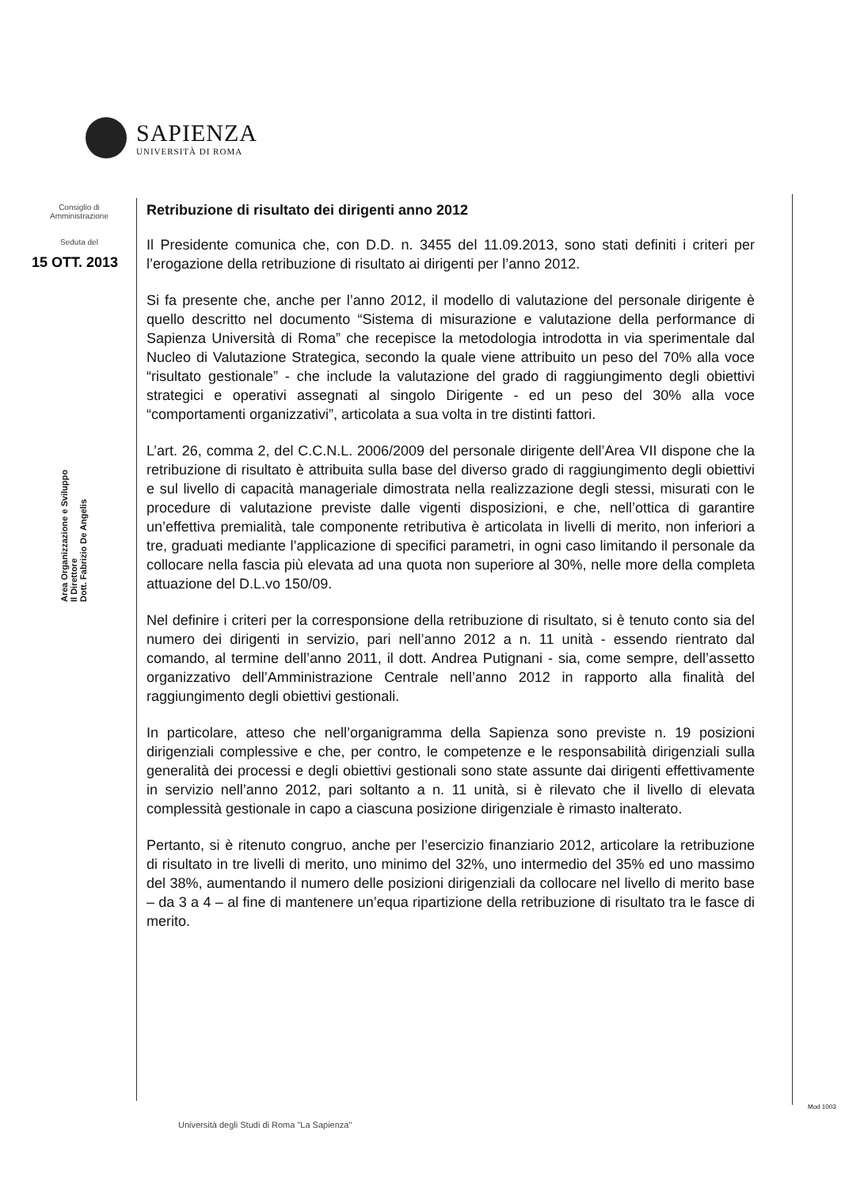SAPIENZA
UNIVERSITÀ DI ROMA
Consiglio di
Amministrazione
Seduta del
15 OTT. 2013
Area Organizzazione e Sviluppo
Il Direttore
Dott. Fabrizio De Angelis
Retribuzione di risultato dei dirigenti anno 2012
Il Presidente comunica che, con D.D. n. 3455 del 11.09.2013, sono stati definiti i criteri per l’erogazione della retribuzione di risultato ai dirigenti per l’anno 2012.
Si fa presente che, anche per l’anno 2012, il modello di valutazione del personale dirigente è quello descritto nel documento “Sistema di misurazione e valutazione della performance di Sapienza Università di Roma” che recepisce la metodologia introdotta in via sperimentale dal Nucleo di Valutazione Strategica, secondo la quale viene attribuito un peso del 70% alla voce “risultato gestionale” - che include la valutazione del grado di raggiungimento degli obiettivi strategici e operativi assegnati al singolo Dirigente - ed un peso del 30% alla voce “comportamenti organizzativi”, articolata a sua volta in tre distinti fattori.
L’art. 26, comma 2, del C.C.N.L. 2006/2009 del personale dirigente dell’Area VII dispone che la retribuzione di risultato è attribuita sulla base del diverso grado di raggiungimento degli obiettivi e sul livello di capacità manageriale dimostrata nella realizzazione degli stessi, misurati con le procedure di valutazione previste dalle vigenti disposizioni, e che, nell’ottica di garantire un’effettiva premialità, tale componente retributiva è articolata in livelli di merito, non inferiori a tre, graduati mediante l’applicazione di specifici parametri, in ogni caso limitando il personale da collocare nella fascia più elevata ad una quota non superiore al 30%, nelle more della completa attuazione del D.L.vo 150/09.
Nel definire i criteri per la corresponsione della retribuzione di risultato, si è tenuto conto sia del numero dei dirigenti in servizio, pari nell’anno 2012 a n. 11 unità - essendo rientrato dal comando, al termine dell’anno 2011, il dott. Andrea Putignani - sia, come sempre, dell’assetto organizzativo dell’Amministrazione Centrale nell’anno 2012 in rapporto alla finalità del raggiungimento degli obiettivi gestionali.
In particolare, atteso che nell’organigramma della Sapienza sono previste n. 19 posizioni dirigenziali complessive e che, per contro, le competenze e le responsabilità dirigenziali sulla generalità dei processi e degli obiettivi gestionali sono state assunte dai dirigenti effettivamente in servizio nell’anno 2012, pari soltanto a n. 11 unità, si è rilevato che il livello di elevata complessità gestionale in capo a ciascuna posizione dirigenziale è rimasto inalterato.
Pertanto, si è ritenuto congruo, anche per l’esercizio finanziario 2012, articolare la retribuzione di risultato in tre livelli di merito, uno minimo del 32%, uno intermedio del 35% ed uno massimo del 38%, aumentando il numero delle posizioni dirigenziali da collocare nel livello di merito base – da 3 a 4 – al fine di mantenere un’equa ripartizione della retribuzione di risultato tra le fasce di merito.
Mod 1003
Università degli Studi di Roma "La Sapienza"